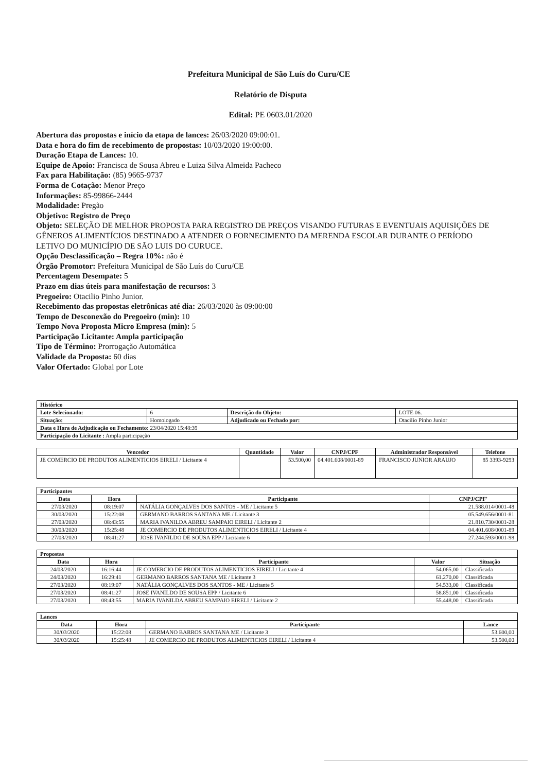Prefeitura Municipal de São Luís do Curu/CE
Relatório de Disputa
Edital: PE 0603.01/2020
Abertura das propostas e início da etapa de lances: 26/03/2020 09:00:01.
Data e hora do fim de recebimento de propostas: 10/03/2020 19:00:00.
Duração Etapa de Lances: 10.
Equipe de Apoio: Francisca de Sousa Abreu e Luiza Silva Almeida Pacheco
Fax para Habilitação: (85) 9665-9737
Forma de Cotação: Menor Preço
Informações: 85-99866-2444
Modalidade: Pregão
Objetivo: Registro de Preço
Objeto: SELEÇÃO DE MELHOR PROPOSTA PARA REGISTRO DE PREÇOS VISANDO FUTURAS E EVENTUAIS AQUISIÇÕES DE GÊNEROS ALIMENTÍCIOS DESTINADO A ATENDER O FORNECIMENTO DA MERENDA ESCOLAR DURANTE O PERÍODO LETIVO DO MUNICÍPIO DE SÃO LUIS DO CURUCE.
Opção Desclassificação – Regra 10%: não é
Órgão Promotor: Prefeitura Municipal de São Luís do Curu/CE
Percentagem Desempate: 5
Prazo em dias úteis para manifestação de recursos: 3
Pregoeiro: Otacilio Pinho Junior.
Recebimento das propostas eletrônicas até dia: 26/03/2020 às 09:00:00
Tempo de Desconexão do Pregoeiro (min): 10
Tempo Nova Proposta Micro Empresa (min): 5
Participação Licitante: Ampla participação
Tipo de Término: Prorrogação Automática
Validade da Proposta: 60 dias
Valor Ofertado: Global por Lote
| Histórico | | | |
| --- | --- | --- | --- |
| Lote Selecionado: | 6 | Descrição do Objeto: | LOTE 06. |
| Situação: | Homologado | Adjudicado ou Fechado por: | Otacilio Pinho Junior |
| Data e Hora de Adjudicação ou Fechamento: 23/04/2020 15:48:39 | | | |
| Participação do Licitante : Ampla participação | | | |
| Vencedor | Quantidade | Valor | CNPJ/CPF | Administrador Responsável | Telefone |
| --- | --- | --- | --- | --- | --- |
| JE COMERCIO DE PRODUTOS ALIMENTICIOS EIRELI / Licitante 4 | | 53.500,00 | 04.401.608/0001-89 | FRANCISCO JUNIOR ARAUJO | 85 3393-9293 |
| Participantes | | | |
| --- | --- | --- | --- |
| Data | Hora | Participante | CNPJ/CPF' |
| 27/03/2020 | 08:19:07 | NATÁLIA GONÇALVES DOS SANTOS - ME / Licitante 5 | 21.588.014/0001-48 |
| 30/03/2020 | 15:22:08 | GERMANO BARROS SANTANA ME / Licitante 3 | 05.549.656/0001-81 |
| 27/03/2020 | 08:43:55 | MARIA IVANILDA ABREU SAMPAIO EIRELI / Licitante 2 | 21.810.730/0001-28 |
| 30/03/2020 | 15:25:48 | JE COMERCIO DE PRODUTOS ALIMENTICIOS EIRELI / Licitante 4 | 04.401.608/0001-89 |
| 27/03/2020 | 08:41:27 | JOSE IVANILDO DE SOUSA EPP / Licitante 6 | 27.244.593/0001-98 |
| Propostas | | | | |
| --- | --- | --- | --- | --- |
| Data | Hora | Participante | Valor | Situação |
| 24/03/2020 | 16:16:44 | JE COMERCIO DE PRODUTOS ALIMENTICIOS EIRELI / Licitante 4 | 54.065,00 | Classificada |
| 24/03/2020 | 16:29:41 | GERMANO BARROS SANTANA ME / Licitante 3 | 61.270,00 | Classificada |
| 27/03/2020 | 08:19:07 | NATÁLIA GONÇALVES DOS SANTOS - ME / Licitante 5 | 54.533,00 | Classificada |
| 27/03/2020 | 08:41:27 | JOSE IVANILDO DE SOUSA EPP / Licitante 6 | 58.851,00 | Classificada |
| 27/03/2020 | 08:43:55 | MARIA IVANILDA ABREU SAMPAIO EIRELI / Licitante 2 | 55.448,00 | Classificada |
| Lances | | | |
| --- | --- | --- | --- |
| Data | Hora | Participante | Lance |
| 30/03/2020 | 15:22:08 | GERMANO BARROS SANTANA ME / Licitante 3 | 53.600,00 |
| 30/03/2020 | 15:25:48 | JE COMERCIO DE PRODUTOS ALIMENTICIOS EIRELI / Licitante 4 | 53.500,00 |